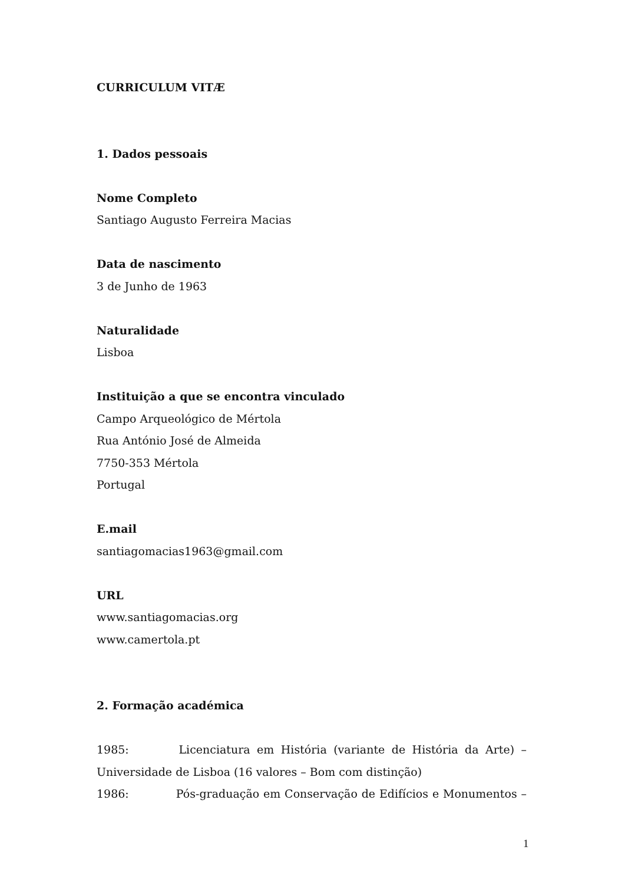CURRICULUM VITÆ
1. Dados pessoais
Nome Completo
Santiago Augusto Ferreira Macias
Data de nascimento
3 de Junho de 1963
Naturalidade
Lisboa
Instituição a que se encontra vinculado
Campo Arqueológico de Mértola
Rua António José de Almeida
7750-353 Mértola
Portugal
E.mail
santiagomacias1963@gmail.com
URL
www.santiagomacias.org
www.camertola.pt
2. Formação académica
1985: Licenciatura em História (variante de História da Arte) –
Universidade de Lisboa (16 valores – Bom com distinção)
1986: Pós-graduação em Conservação de Edifícios e Monumentos –
1